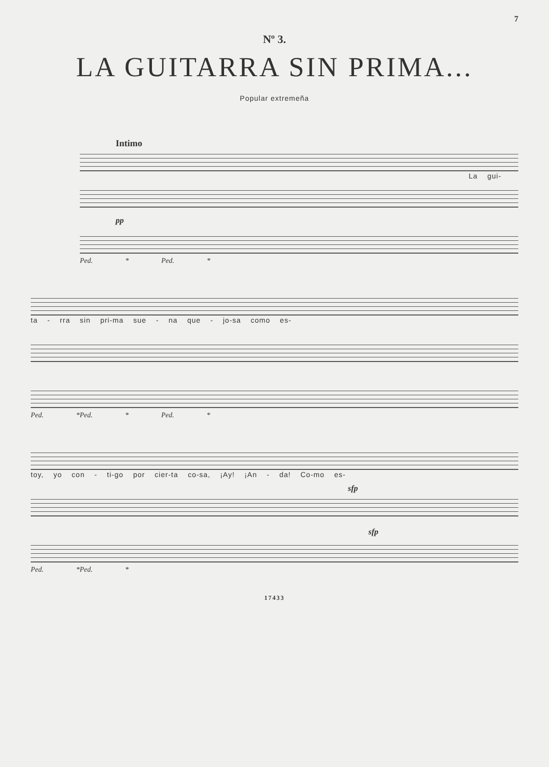7
Nº 3.
LA GUITARRA SIN PRIMA...
Popular extremeña
Intimo
La gui-
pp
Ped. * Ped. *
ta - rra sin pri-ma sue - na que - jo-sa como es-
Ped. *Ped. * Ped. *
toy, yo con - ti-go por cier-ta co-sa, ¡Ay! ¡An - da! Co-mo es-
sfp
sfp
Ped. *Ped. *
17433